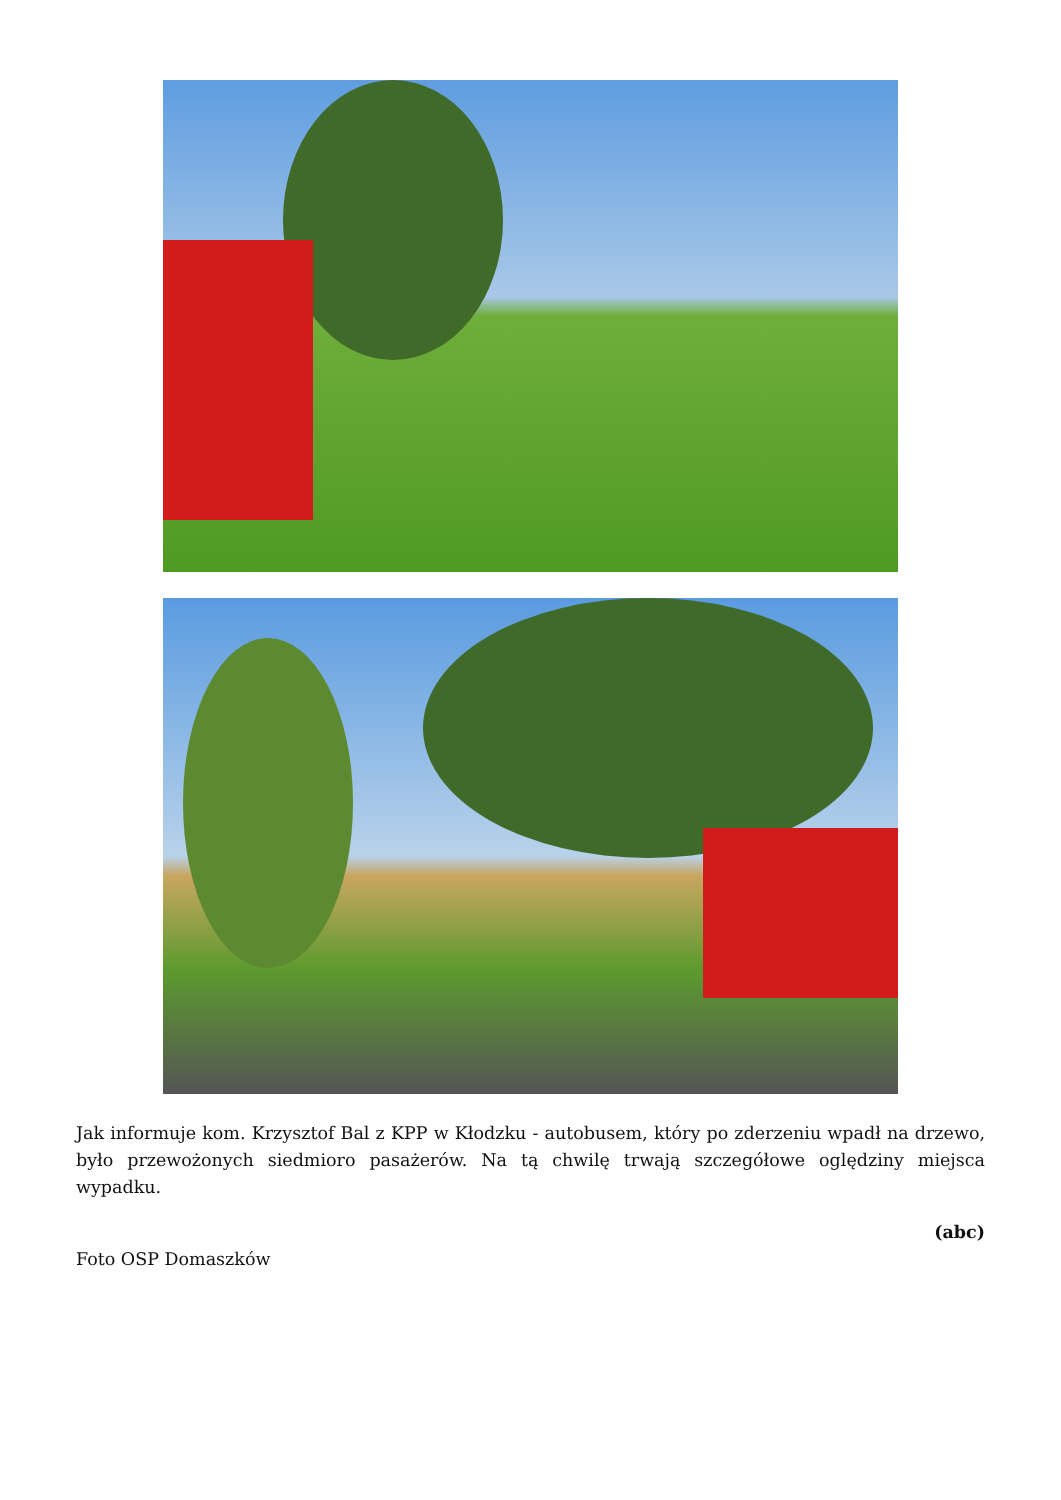Jak informuje kom. Krzysztof Bal z KPP w Kłodzku - autobusem, który po zderzeniu wpadł na drzewo, było przewożonych siedmioro pasażerów. Na tą chwilę trwają szczegółowe oględziny miejsca wypadku.
(abc)
Foto OSP Domaszków